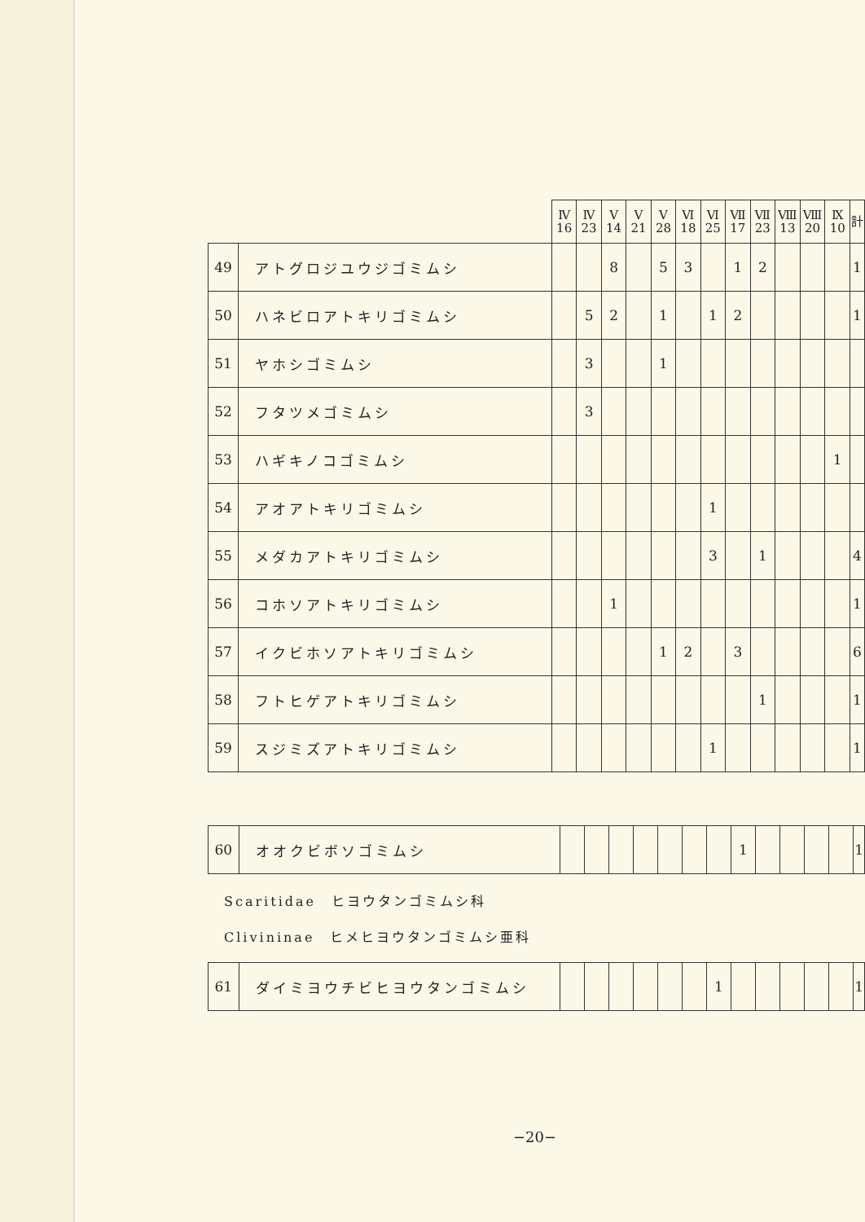| | | Ⅳ 16 | Ⅳ 23 | Ⅴ 14 | Ⅴ 21 | Ⅴ 28 | Ⅵ 18 | Ⅵ 25 | Ⅶ 17 | Ⅶ 23 | Ⅷ 13 | Ⅷ 20 | Ⅸ 10 | 計 |
| --- | --- | --- | --- | --- | --- | --- | --- | --- | --- | --- | --- | --- | --- | --- |
| 49 | アトグロジユウジゴミムシ | | | 8 | | 5 | 3 | | 1 | 2 | | | | 1 |
| 50 | ハネビロアトキリゴミムシ | | 5 | 2 | | 1 | | 1 | 2 | | | | | 1 |
| 51 | ヤホシゴミムシ | | 3 | | | 1 | | | | | | | | |
| 52 | フタツメゴミムシ | | 3 | | | | | | | | | | | |
| 53 | ハギキノコゴミムシ | | | | | | | | | | | | 1 | |
| 54 | アオアトキリゴミムシ | | | | | | | 1 | | | | | | |
| 55 | メダカアトキリゴミムシ | | | | | | | 3 | | 1 | | | | 4 |
| 56 | コホソアトキリゴミムシ | | | 1 | | | | | | | | | | 1 |
| 57 | イクビホソアトキリゴミムシ | | | | | 1 | 2 | | 3 | | | | | 6 |
| 58 | フトヒゲアトキリゴミムシ | | | | | | | | | 1 | | | | 1 |
| 59 | スジミズアトキリゴミムシ | | | | | | | 1 | | | | | | 1 |
| 60 | オオクビボソゴミムシ | | | | | | | | 1 | | | | | 1 |
Scaritidae　ヒヨウタンゴミムシ科
Clivininae　ヒメヒヨウタンゴミムシ亜科
| 61 | ダイミヨウチビヒヨウタンゴミムシ | | | | | | | 1 | | | | | | 1 |
−20−